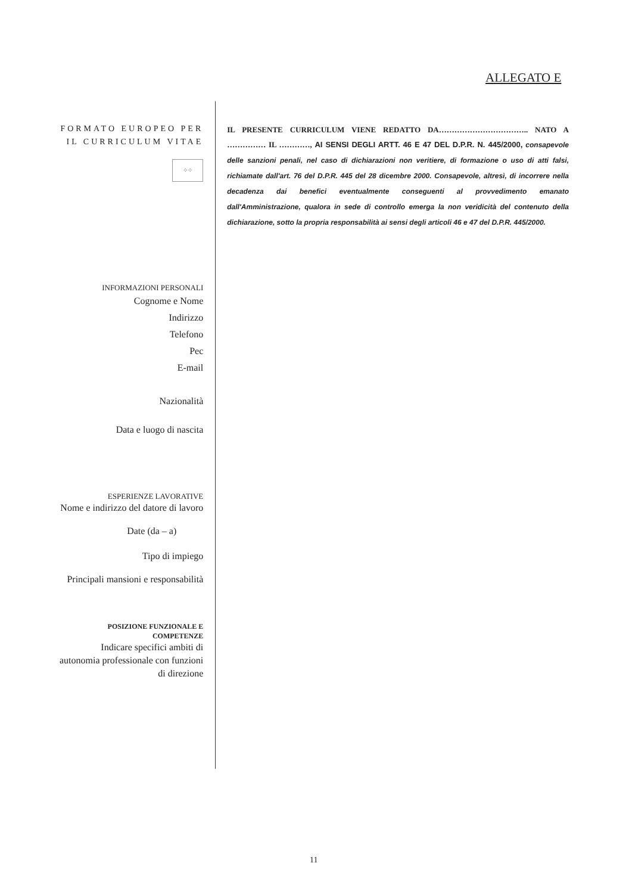ALLEGATO E
FORMATO EUROPEO PER IL CURRICULUM VITAE
⁘⁘
INFORMAZIONI PERSONALI
Cognome e Nome
Indirizzo
Telefono
Pec
E-mail
Nazionalità
Data e luogo di nascita
ESPERIENZE LAVORATIVE
Nome e indirizzo del datore di lavoro
Date (da – a)
Tipo di impiego
Principali mansioni e responsabilità
POSIZIONE FUNZIONALE E COMPETENZE
Indicare specifici ambiti di autonomia professionale con funzioni di direzione
IL PRESENTE CURRICULUM VIENE REDATTO DA…………………………….. NATO A …………… IL …………, AI SENSI DEGLI ARTT. 46 E 47 DEL D.P.R. N. 445/2000, consapevole delle sanzioni penali, nel caso di dichiarazioni non veritiere, di formazione o uso di atti falsi, richiamate dall'art. 76 del D.P.R. 445 del 28 dicembre 2000. Consapevole, altresì, di incorrere nella decadenza dai benefici eventualmente conseguenti al provvedimento emanato dall'Amministrazione, qualora in sede di controllo emerga la non veridicità del contenuto della dichiarazione, sotto la propria responsabilità ai sensi degli articoli 46 e 47 del D.P.R. 445/2000.
11